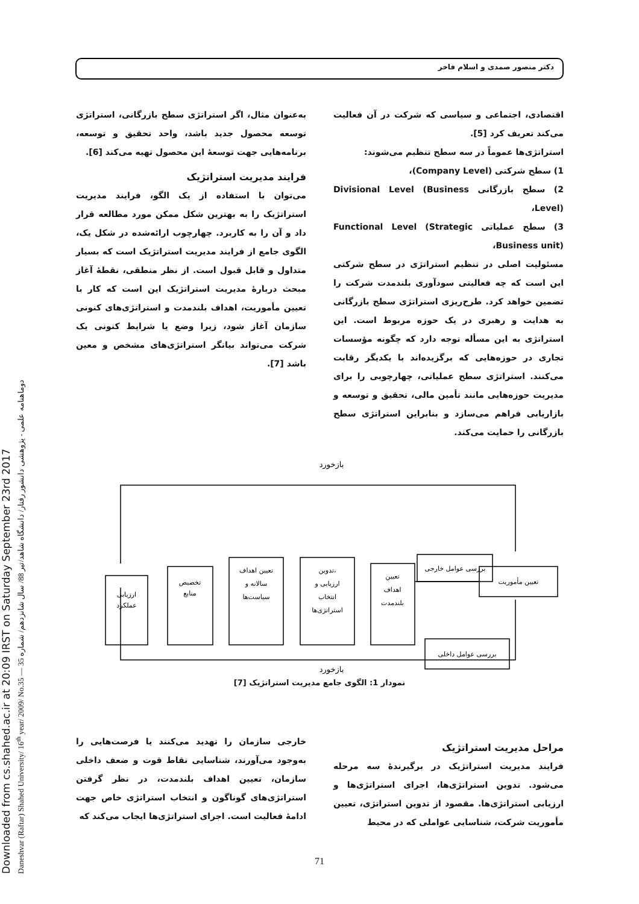Downloaded from cs.shahed.ac.ir at 20:09 IRST on Saturday September 23rd 2017
Daneshvar (Raftar) Shahed University/ 16<sup>th</sup> year/ 2009/ No.35 — دوماهنامه علمی - پژوهشی دانشور رفتار/ دانشگاه شاهد/تیر 88/ سال شانزدهم/ شماره 35
دکتر منصور صمدی و اسلام فاخر
اقتصادی، اجتماعی و سیاسی که شرکت در آن فعالیت می‌کند تعریف کرد [5].
استراتژی‌ها عموماً در سه سطح تنظیم می‌شوند:
1) سطح شرکتی (Company Level)،
2) سطح بازرگانی Divisional Level (Business Level)،
3) سطح عملیاتی Functional Level (Strategic Business unit)،
مسئولیت اصلی در تنظیم استراتژی در سطح شرکتی این است که چه فعالیتی سودآوری بلندمدت شرکت را تضمین خواهد کرد. طرح‌ریزی استراتژی سطح بازرگانی به هدایت و رهبری در یک حوزه مربوط است. این استراتژی به این مسأله توجه دارد که چگونه مؤسسات تجاری در حوزه‌هایی که برگزیده‌اند با یکدیگر رقابت می‌کنند. استراتژی سطح عملیاتی، چهارچوبی را برای مدیریت حوزه‌هایی مانند تأمین مالی، تحقیق و توسعه و بازاریابی فراهم می‌سازد و بنابراین استراتژی سطح بازرگانی را حمایت می‌کند.
به‌عنوان مثال، اگر استراتژی سطح بازرگانی، استراتژی توسعه محصول جدید باشد، واحد تحقیق و توسعه، برنامه‌هایی جهت توسعهٔ این محصول تهیه می‌کند [6].
فرایند مدیریت استراتژیک
می‌توان با استفاده از یک الگو، فرایند مدیریت استراتژیک را به بهترین شکل ممکن مورد مطالعه قرار داد و آن را به کاربرد. چهارچوب ارائه‌شده در شکل یک، الگوی جامع از فرایند مدیریت استراتژیک است که بسیار متداول و قابل قبول است. از نظر منطقی، نقطهٔ آغاز مبحث دربارهٔ مدیریت استراتژیک این است که کار با تعیین مأموریت، اهداف بلندمدت و استراتژی‌های کنونی سازمان آغاز شود، زیرا وضع یا شرایط کنونی یک شرکت می‌تواند بیانگر استراتژی‌های مشخص و معین باشد [7].
بازخورد
بازخورد
ارزیابی
عملکرد
تخصیص
منابع
تعیین اهداف
سالانه و
سیاست‌ها
تدوین،
ارزیابی و
انتخاب
استراتژی‌ها
تعیین
اهداف
بلندمدت
بررسی عوامل خارجی
بررسی عوامل داخلی
تعیین مأموریت
نمودار 1: الگوی جامع مدیریت استراتژیک [7]
مراحل مدیریت استراتژیک
فرایند مدیریت استراتژیک در برگیرندهٔ سه مرحله می‌شود. تدوین استراتژی‌ها، اجرای استراتژی‌ها و ارزیابی استراتژی‌ها. مقصود از تدوین استراتژی، تعیین مأموریت شرکت، شناسایی عواملی که در محیط
خارجی سازمان را تهدید می‌کنند یا فرصت‌هایی را به‌وجود می‌آورند، شناسایی نقاط قوت و ضعف داخلی سازمان، تعیین اهداف بلندمدت، در نظر گرفتن استراتژی‌های گوناگون و انتخاب استراتژی خاص جهت ادامهٔ فعالیت است. اجرای استراتژی‌ها ایجاب می‌کند که
71